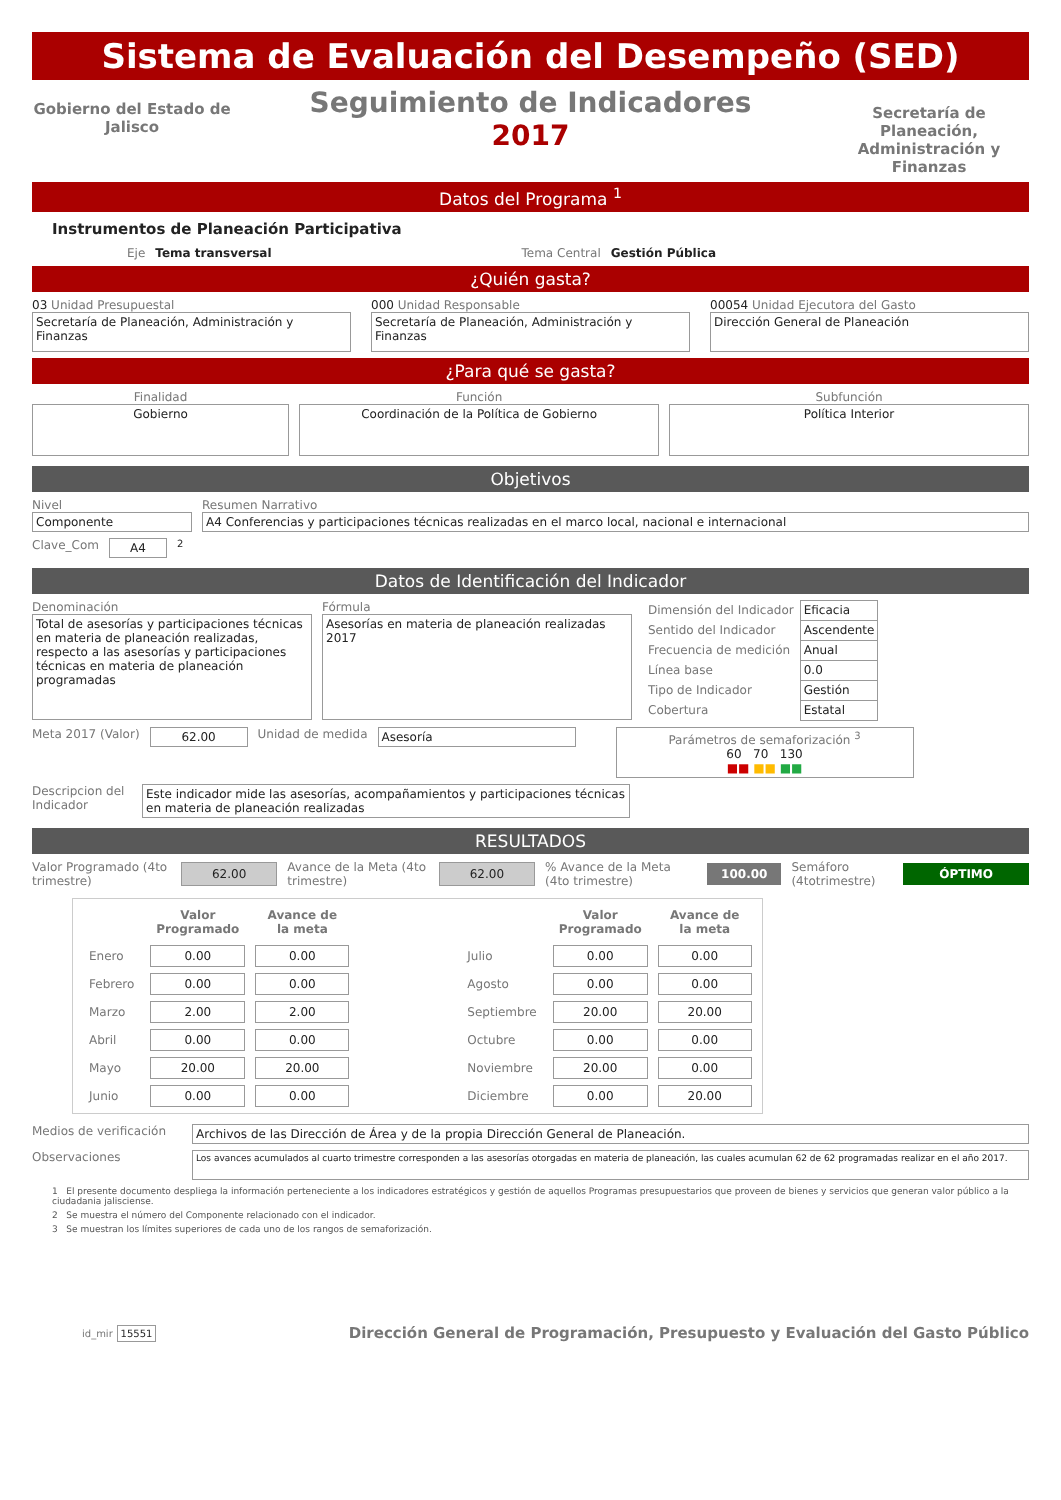Sistema de Evaluación del Desempeño (SED)
Gobierno del Estado de Jalisco
Seguimiento de Indicadores
2017
Secretaría de Planeación, Administración y Finanzas
Datos del Programa <sup>1</sup>
Instrumentos de Planeación Participativa
Eje Tema transversal Tema Central Gestión Pública
¿Quién gasta?
03 Unidad Presupuestal
Secretaría de Planeación, Administración y Finanzas
000 Unidad Responsable
Secretaría de Planeación, Administración y Finanzas
00054 Unidad Ejecutora del Gasto
Dirección General de Planeación
¿Para qué se gasta?
Finalidad
Gobierno
Función
Coordinación de la Política de Gobierno
Subfunción
Política Interior
Objetivos
Nivel
Componente
Resumen Narrativo
A4 Conferencias y participaciones técnicas realizadas en el marco local, nacional e internacional
Clave_Com A4 <sup>2</sup>
Datos de Identificación del Indicador
Denominación
Total de asesorías y participaciones técnicas en materia de planeación realizadas, respecto a las asesorías y participaciones técnicas en materia de planeación programadas
Fórmula
Asesorías en materia de planeación realizadas 2017
| Dimensión del Indicador | Eficacia |
| Sentido del Indicador | Ascendente |
| Frecuencia de medición | Anual |
| Línea base | 0.0 |
| Tipo de Indicador | Gestión |
| Cobertura | Estatal |
Meta 2017 (Valor) 62.00 Unidad de medida Asesoría Parámetros de semaforización <sup>3</sup>
60 70 130
■■ ■■ ■■
Descripcion del Indicador
Este indicador mide las asesorías, acompañamientos y participaciones técnicas en materia de planeación realizadas
RESULTADOS
Valor Programado (4to trimestre) 62.00 Avance de la Meta (4to trimestre) 62.00 % Avance de la Meta (4to trimestre) 100.00 Semáforo (4totrimestre) ÓPTIMO
| | Valor Programado | Avance de la meta | | | Valor Programado | Avance de la meta |
| --- | --- | --- | --- | --- | --- | --- |
| Enero | 0.00 | 0.00 | | Julio | 0.00 | 0.00 |
| Febrero | 0.00 | 0.00 | | Agosto | 0.00 | 0.00 |
| Marzo | 2.00 | 2.00 | | Septiembre | 20.00 | 20.00 |
| Abril | 0.00 | 0.00 | | Octubre | 0.00 | 0.00 |
| Mayo | 20.00 | 20.00 | | Noviembre | 20.00 | 0.00 |
| Junio | 0.00 | 0.00 | | Diciembre | 0.00 | 20.00 |
Medios de verificación
Archivos de las Dirección de Área y de la propia Dirección General de Planeación.
Observaciones
Los avances acumulados al cuarto trimestre corresponden a las asesorías otorgadas en materia de planeación, las cuales acumulan 62 de 62 programadas realizar en el año 2017.
1 El presente documento despliega la información perteneciente a los indicadores estratégicos y gestión de aquellos Programas presupuestarios que proveen de bienes y servicios que generan valor público a la ciudadania jalisciense.
2 Se muestra el número del Componente relacionado con el indicador.
3 Se muestran los límites superiores de cada uno de los rangos de semaforización.
id_mir 15551 Dirección General de Programación, Presupuesto y Evaluación del Gasto Público